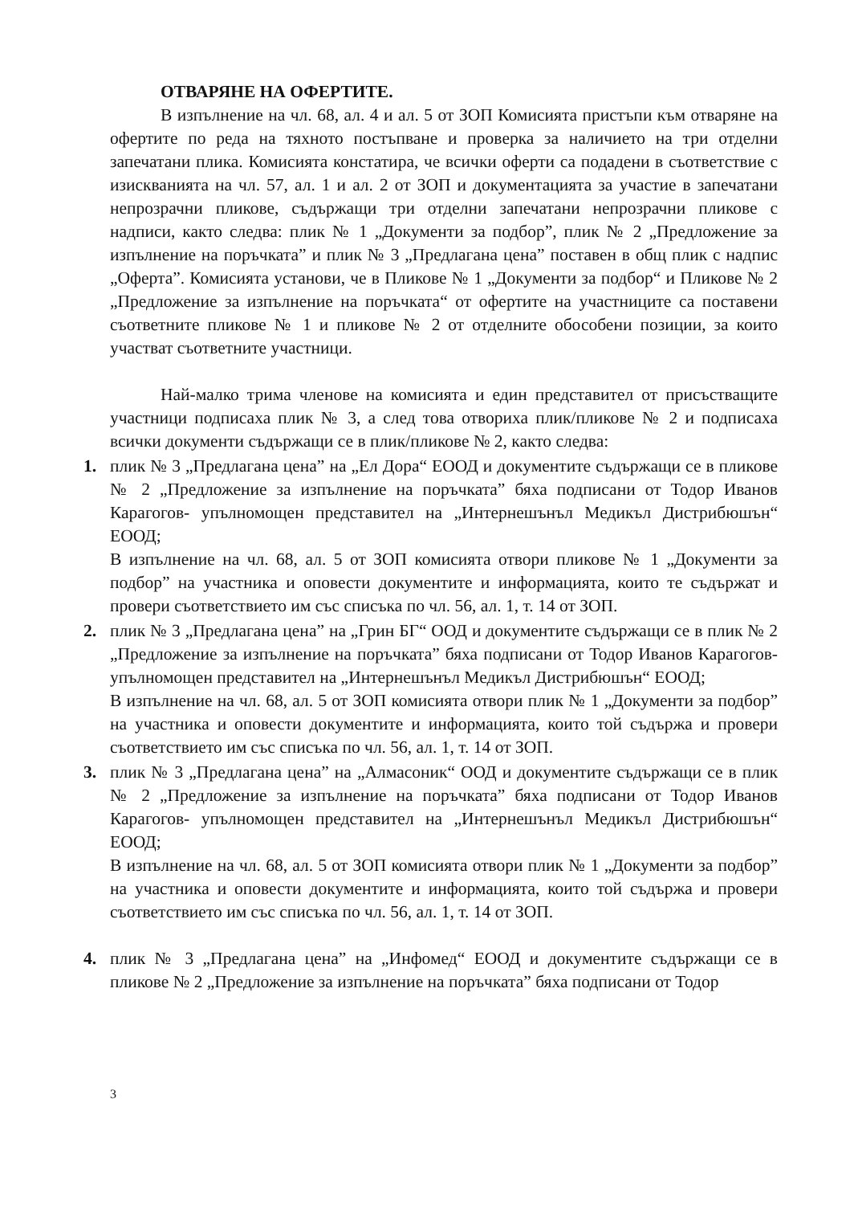ОТВАРЯНЕ НА ОФЕРТИТЕ.
В изпълнение на чл. 68, ал. 4 и ал. 5 от ЗОП Комисията пристъпи към отваряне на офертите по реда на тяхното постъпване и проверка за наличието на три отделни запечатани плика. Комисията констатира, че всички оферти са подадени в съответствие с изискванията на чл. 57, ал. 1 и ал. 2 от ЗОП и документацията за участие в запечатани непрозрачни пликове, съдържащи три отделни запечатани непрозрачни пликове с надписи, както следва: плик № 1 „Документи за подбор”, плик № 2 „Предложение за изпълнение на поръчката” и плик № 3 „Предлагана цена” поставен в общ плик с надпис „Оферта”. Комисията установи, че в Пликове № 1 „Документи за подбор“ и Пликове № 2 „Предложение за изпълнение на поръчката“ от офертите на участниците са поставени съответните пликове № 1 и пликове № 2 от отделните обособени позиции, за които участват съответните участници.
Най-малко трима членове на комисията и един представител от присъстващите участници подписаха плик № 3, а след това отвориха плик/пликове № 2 и подписаха всички документи съдържащи се в плик/пликове № 2, както следва:
1. плик № 3 „Предлагана цена” на „Ел Дора“ ЕООД и документите съдържащи се в пликове № 2 „Предложение за изпълнение на поръчката” бяха подписани от Тодор Иванов Карагогов- упълномощен представител на „Интернешънъл Медикъл Дистрибюшън“ ЕООД;
В изпълнение на чл. 68, ал. 5 от ЗОП комисията отвори пликове № 1 „Документи за подбор” на участника и оповести документите и информацията, които те съдържат и провери съответствието им със списъка по чл. 56, ал. 1, т. 14 от ЗОП.
2. плик № 3 „Предлагана цена” на „Грин БГ“ ООД и документите съдържащи се в плик № 2 „Предложение за изпълнение на поръчката” бяха подписани от Тодор Иванов Карагогов- упълномощен представител на „Интернешънъл Медикъл Дистрибюшън“ ЕООД;
В изпълнение на чл. 68, ал. 5 от ЗОП комисията отвори плик № 1 „Документи за подбор” на участника и оповести документите и информацията, които той съдържа и провери съответствието им със списъка по чл. 56, ал. 1, т. 14 от ЗОП.
3. плик № 3 „Предлагана цена” на „Алмасоник“ ООД и документите съдържащи се в плик № 2 „Предложение за изпълнение на поръчката” бяха подписани от Тодор Иванов Карагогов- упълномощен представител на „Интернешънъл Медикъл Дистрибюшън“ ЕООД;
В изпълнение на чл. 68, ал. 5 от ЗОП комисията отвори плик № 1 „Документи за подбор” на участника и оповести документите и информацията, които той съдържа и провери съответствието им със списъка по чл. 56, ал. 1, т. 14 от ЗОП.
4. плик № 3 „Предлагана цена” на „Инфомед“ ЕООД и документите съдържащи се в пликове № 2 „Предложение за изпълнение на поръчката” бяха подписани от Тодор
3